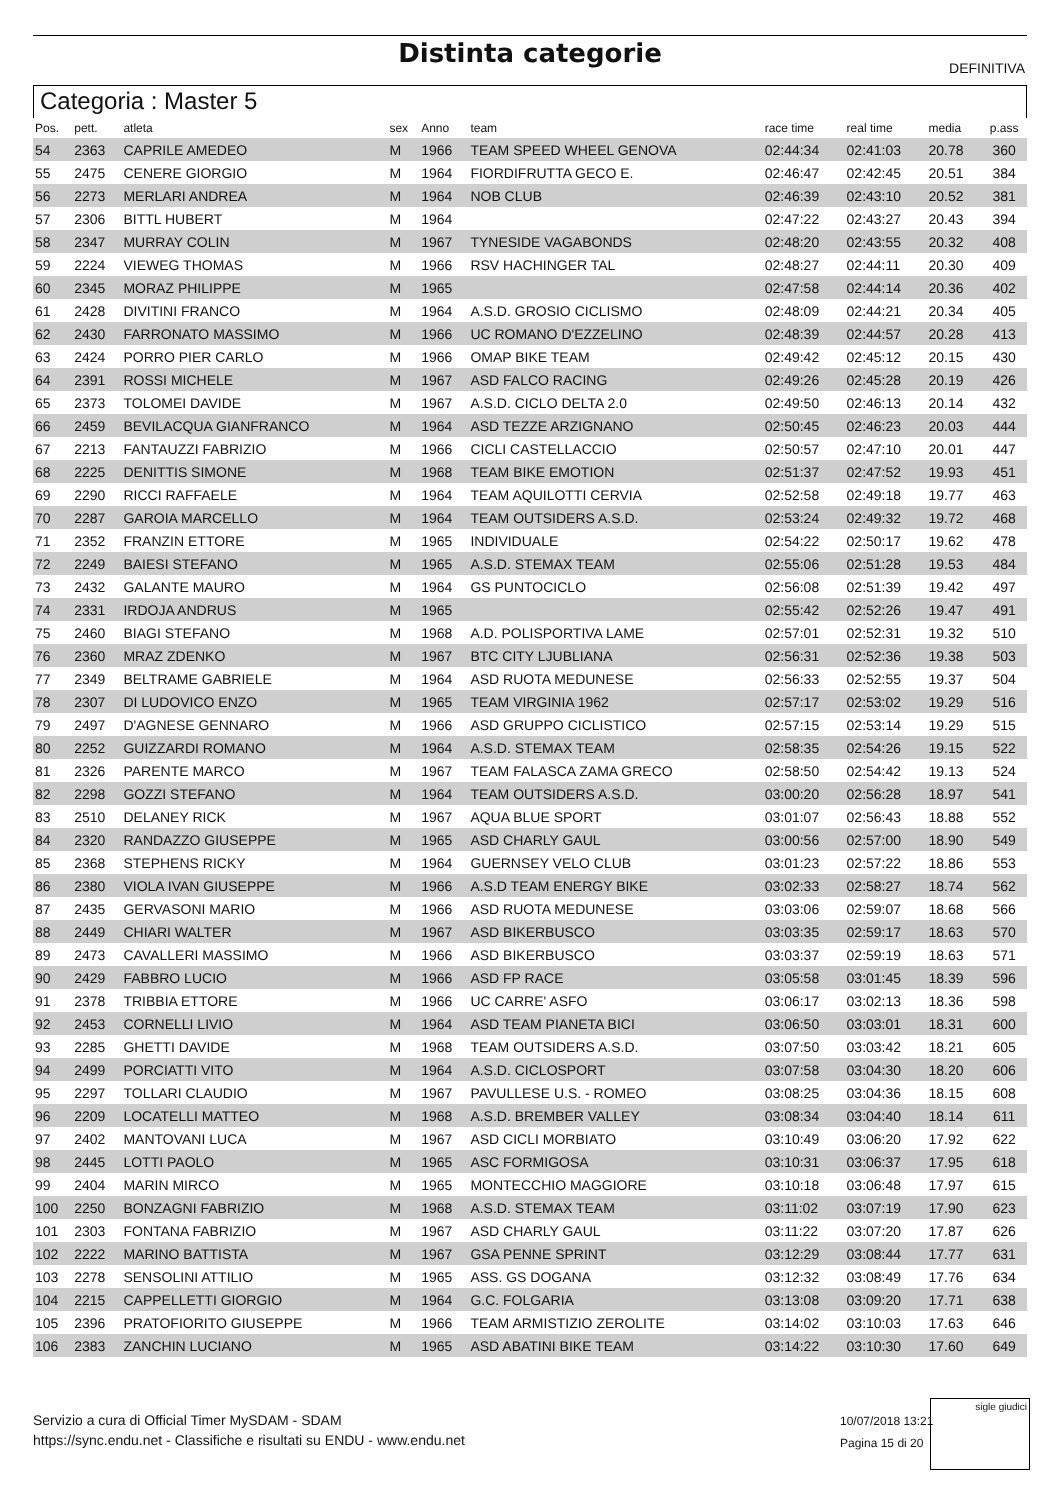Distinta categorie DEFINITIVA
Categoria : Master 5
| Pos. | pett. | atleta | sex | Anno | team | race time | real time | media | p.ass |
| --- | --- | --- | --- | --- | --- | --- | --- | --- | --- |
| 54 | 2363 | CAPRILE AMEDEO | M | 1966 | TEAM SPEED WHEEL GENOVA | 02:44:34 | 02:41:03 | 20.78 | 360 |
| 55 | 2475 | CENERE GIORGIO | M | 1964 | FIORDIFRUTTA GECO E. | 02:46:47 | 02:42:45 | 20.51 | 384 |
| 56 | 2273 | MERLARI ANDREA | M | 1964 | NOB CLUB | 02:46:39 | 02:43:10 | 20.52 | 381 |
| 57 | 2306 | BITTL HUBERT | M | 1964 | | 02:47:22 | 02:43:27 | 20.43 | 394 |
| 58 | 2347 | MURRAY COLIN | M | 1967 | TYNESIDE VAGABONDS | 02:48:20 | 02:43:55 | 20.32 | 408 |
| 59 | 2224 | VIEWEG THOMAS | M | 1966 | RSV HACHINGER TAL | 02:48:27 | 02:44:11 | 20.30 | 409 |
| 60 | 2345 | MORAZ PHILIPPE | M | 1965 | | 02:47:58 | 02:44:14 | 20.36 | 402 |
| 61 | 2428 | DIVITINI FRANCO | M | 1964 | A.S.D. GROSIO CICLISMO | 02:48:09 | 02:44:21 | 20.34 | 405 |
| 62 | 2430 | FARRONATO MASSIMO | M | 1966 | UC ROMANO D'EZZELINO | 02:48:39 | 02:44:57 | 20.28 | 413 |
| 63 | 2424 | PORRO PIER CARLO | M | 1966 | OMAP BIKE TEAM | 02:49:42 | 02:45:12 | 20.15 | 430 |
| 64 | 2391 | ROSSI MICHELE | M | 1967 | ASD FALCO RACING | 02:49:26 | 02:45:28 | 20.19 | 426 |
| 65 | 2373 | TOLOMEI DAVIDE | M | 1967 | A.S.D. CICLO DELTA 2.0 | 02:49:50 | 02:46:13 | 20.14 | 432 |
| 66 | 2459 | BEVILACQUA GIANFRANCO | M | 1964 | ASD TEZZE ARZIGNANO | 02:50:45 | 02:46:23 | 20.03 | 444 |
| 67 | 2213 | FANTAUZZI FABRIZIO | M | 1966 | CICLI CASTELLACCIO | 02:50:57 | 02:47:10 | 20.01 | 447 |
| 68 | 2225 | DENITTIS SIMONE | M | 1968 | TEAM BIKE EMOTION | 02:51:37 | 02:47:52 | 19.93 | 451 |
| 69 | 2290 | RICCI RAFFAELE | M | 1964 | TEAM AQUILOTTI CERVIA | 02:52:58 | 02:49:18 | 19.77 | 463 |
| 70 | 2287 | GAROIA MARCELLO | M | 1964 | TEAM OUTSIDERS A.S.D. | 02:53:24 | 02:49:32 | 19.72 | 468 |
| 71 | 2352 | FRANZIN ETTORE | M | 1965 | INDIVIDUALE | 02:54:22 | 02:50:17 | 19.62 | 478 |
| 72 | 2249 | BAIESI STEFANO | M | 1965 | A.S.D. STEMAX TEAM | 02:55:06 | 02:51:28 | 19.53 | 484 |
| 73 | 2432 | GALANTE MAURO | M | 1964 | GS PUNTOCICLO | 02:56:08 | 02:51:39 | 19.42 | 497 |
| 74 | 2331 | IRDOJA ANDRUS | M | 1965 | | 02:55:42 | 02:52:26 | 19.47 | 491 |
| 75 | 2460 | BIAGI STEFANO | M | 1968 | A.D. POLISPORTIVA LAME | 02:57:01 | 02:52:31 | 19.32 | 510 |
| 76 | 2360 | MRAZ ZDENKO | M | 1967 | BTC CITY LJUBLIANA | 02:56:31 | 02:52:36 | 19.38 | 503 |
| 77 | 2349 | BELTRAME GABRIELE | M | 1964 | ASD RUOTA MEDUNESE | 02:56:33 | 02:52:55 | 19.37 | 504 |
| 78 | 2307 | DI LUDOVICO ENZO | M | 1965 | TEAM VIRGINIA 1962 | 02:57:17 | 02:53:02 | 19.29 | 516 |
| 79 | 2497 | D'AGNESE GENNARO | M | 1966 | ASD GRUPPO CICLISTICO | 02:57:15 | 02:53:14 | 19.29 | 515 |
| 80 | 2252 | GUIZZARDI ROMANO | M | 1964 | A.S.D. STEMAX TEAM | 02:58:35 | 02:54:26 | 19.15 | 522 |
| 81 | 2326 | PARENTE MARCO | M | 1967 | TEAM FALASCA ZAMA GRECO | 02:58:50 | 02:54:42 | 19.13 | 524 |
| 82 | 2298 | GOZZI STEFANO | M | 1964 | TEAM OUTSIDERS A.S.D. | 03:00:20 | 02:56:28 | 18.97 | 541 |
| 83 | 2510 | DELANEY RICK | M | 1967 | AQUA BLUE SPORT | 03:01:07 | 02:56:43 | 18.88 | 552 |
| 84 | 2320 | RANDAZZO GIUSEPPE | M | 1965 | ASD CHARLY GAUL | 03:00:56 | 02:57:00 | 18.90 | 549 |
| 85 | 2368 | STEPHENS RICKY | M | 1964 | GUERNSEY VELO CLUB | 03:01:23 | 02:57:22 | 18.86 | 553 |
| 86 | 2380 | VIOLA IVAN GIUSEPPE | M | 1966 | A.S.D TEAM ENERGY BIKE | 03:02:33 | 02:58:27 | 18.74 | 562 |
| 87 | 2435 | GERVASONI MARIO | M | 1966 | ASD RUOTA MEDUNESE | 03:03:06 | 02:59:07 | 18.68 | 566 |
| 88 | 2449 | CHIARI WALTER | M | 1967 | ASD BIKERBUSCO | 03:03:35 | 02:59:17 | 18.63 | 570 |
| 89 | 2473 | CAVALLERI MASSIMO | M | 1966 | ASD BIKERBUSCO | 03:03:37 | 02:59:19 | 18.63 | 571 |
| 90 | 2429 | FABBRO LUCIO | M | 1966 | ASD FP RACE | 03:05:58 | 03:01:45 | 18.39 | 596 |
| 91 | 2378 | TRIBBIA ETTORE | M | 1966 | UC CARRE' ASFO | 03:06:17 | 03:02:13 | 18.36 | 598 |
| 92 | 2453 | CORNELLI LIVIO | M | 1964 | ASD TEAM PIANETA BICI | 03:06:50 | 03:03:01 | 18.31 | 600 |
| 93 | 2285 | GHETTI DAVIDE | M | 1968 | TEAM OUTSIDERS A.S.D. | 03:07:50 | 03:03:42 | 18.21 | 605 |
| 94 | 2499 | PORCIATTI VITO | M | 1964 | A.S.D. CICLOSPORT | 03:07:58 | 03:04:30 | 18.20 | 606 |
| 95 | 2297 | TOLLARI CLAUDIO | M | 1967 | PAVULLESE U.S. - ROMEO | 03:08:25 | 03:04:36 | 18.15 | 608 |
| 96 | 2209 | LOCATELLI MATTEO | M | 1968 | A.S.D. BREMBER VALLEY | 03:08:34 | 03:04:40 | 18.14 | 611 |
| 97 | 2402 | MANTOVANI LUCA | M | 1967 | ASD CICLI MORBIATO | 03:10:49 | 03:06:20 | 17.92 | 622 |
| 98 | 2445 | LOTTI PAOLO | M | 1965 | ASC FORMIGOSA | 03:10:31 | 03:06:37 | 17.95 | 618 |
| 99 | 2404 | MARIN MIRCO | M | 1965 | MONTECCHIO MAGGIORE | 03:10:18 | 03:06:48 | 17.97 | 615 |
| 100 | 2250 | BONZAGNI FABRIZIO | M | 1968 | A.S.D. STEMAX TEAM | 03:11:02 | 03:07:19 | 17.90 | 623 |
| 101 | 2303 | FONTANA FABRIZIO | M | 1967 | ASD CHARLY GAUL | 03:11:22 | 03:07:20 | 17.87 | 626 |
| 102 | 2222 | MARINO BATTISTA | M | 1967 | GSA PENNE SPRINT | 03:12:29 | 03:08:44 | 17.77 | 631 |
| 103 | 2278 | SENSOLINI ATTILIO | M | 1965 | ASS. GS DOGANA | 03:12:32 | 03:08:49 | 17.76 | 634 |
| 104 | 2215 | CAPPELLETTI GIORGIO | M | 1964 | G.C. FOLGARIA | 03:13:08 | 03:09:20 | 17.71 | 638 |
| 105 | 2396 | PRATOFIORITO GIUSEPPE | M | 1966 | TEAM ARMISTIZIO ZEROLITE | 03:14:02 | 03:10:03 | 17.63 | 646 |
| 106 | 2383 | ZANCHIN LUCIANO | M | 1965 | ASD ABATINI BIKE TEAM | 03:14:22 | 03:10:30 | 17.60 | 649 |
Servizio a cura di Official Timer MySDAM - SDAM
https://sync.endu.net - Classifiche e risultati su ENDU - www.endu.net
10/07/2018 13:21
Pagina 15 di 20
sigle giudici